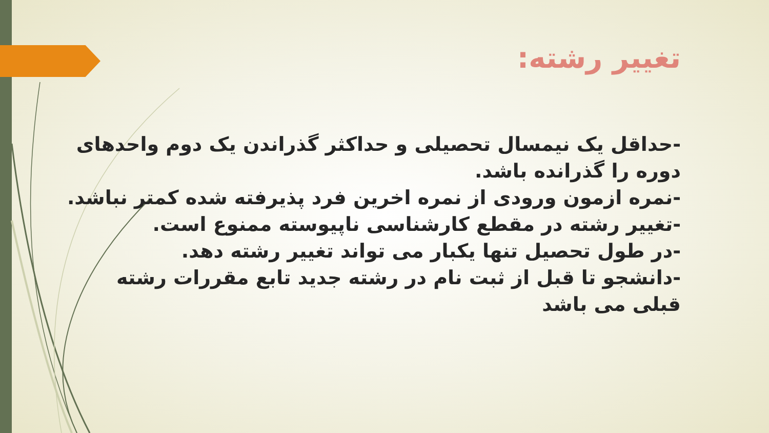تغییر رشته:
-حداقل یک نیمسال تحصیلی و حداکثر گذراندن یک دوم واحدهای دوره را گذرانده باشد.
-نمره ازمون ورودی از نمره اخرین فرد پذیرفته شده کمتر نباشد.
-تغییر رشته در مقطع کارشناسی ناپیوسته ممنوع است.
-در طول تحصیل تنها یکبار می تواند تغییر رشته دهد.
-دانشجو تا قبل از ثبت نام در رشته جدید تابع مقررات رشته قبلی می باشد